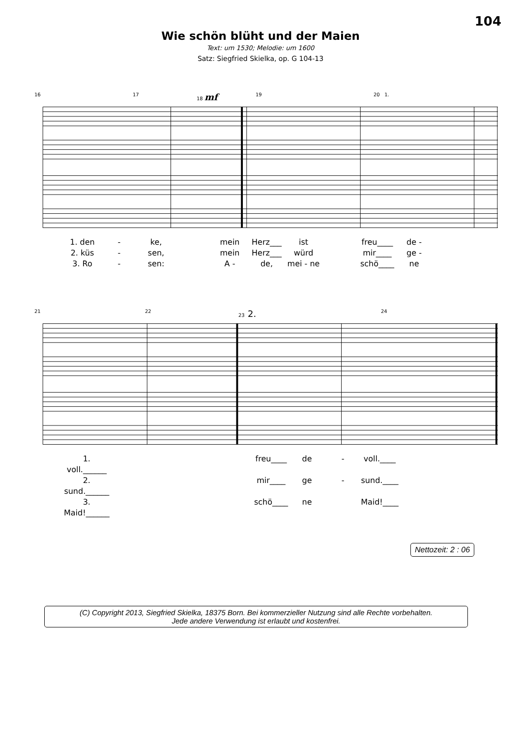104
Wie schön blüht und der Maien
Text: um 1530; Melodie: um 1600
Satz: Siegfried Skielka, op. G 104-13
16 17 18 mf 19 20 1.
1. den - ke, mein Herz___ ist freu____ de - 2. küs - sen, mein Herz___ würd mir____ ge - 3. Ro - sen: A - de, mei - ne schö____ ne
21 22 23 2. 24
1. voll.______ freu____ de - voll.____ 2. sund.______ mir____ ge - sund.____ 3. Maid!______ schö____ ne Maid!____
Nettozeit: 2 : 06
(C) Copyright 2013, Siegfried Skielka, 18375 Born. Bei kommerzieller Nutzung sind alle Rechte vorbehalten.
Jede andere Verwendung ist erlaubt und kostenfrei.